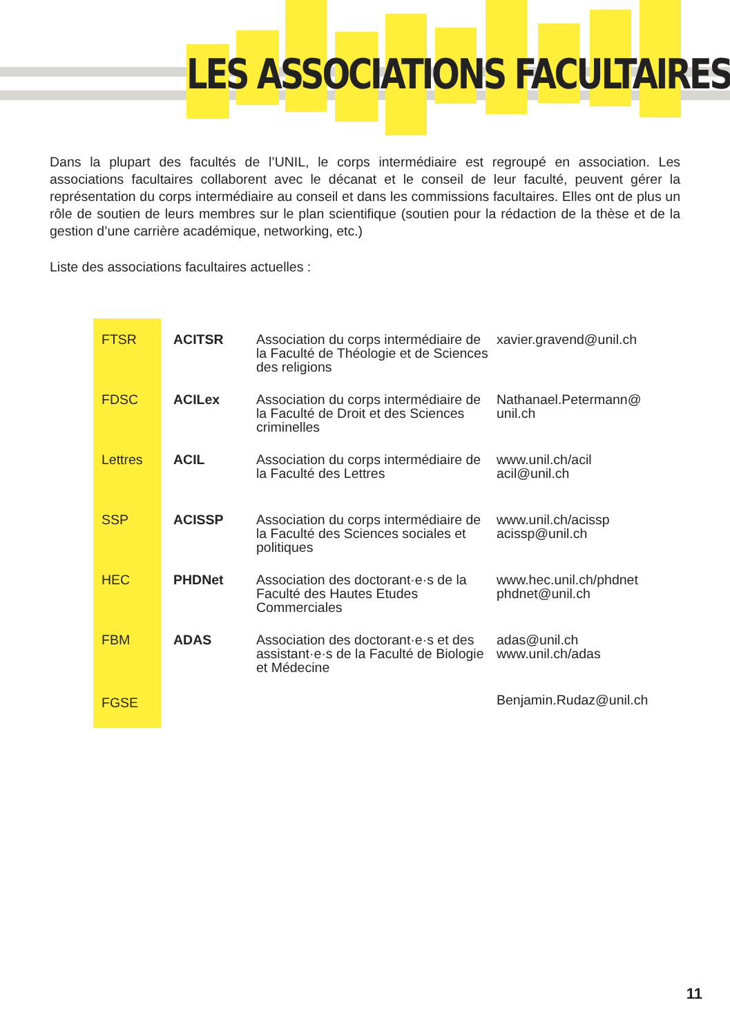LES ASSOCIATIONS FACULTAIRES
Dans la plupart des facultés de l’UNIL, le corps intermédiaire est regroupé en association. Les associations facultaires collaborent avec le décanat et le conseil de leur faculté, peuvent gérer la représentation du corps intermédiaire au conseil et dans les commissions facultaires. Elles ont de plus un rôle de soutien de leurs membres sur le plan scientifique (soutien pour la rédaction de la thèse et de la gestion d’une carrière académique, networking, etc.)
Liste des associations facultaires actuelles :
| FTSR | ACITSR | Association du corps intermédiaire de la Faculté de Théologie et de Sciences des religions | xavier.gravend@unil.ch |
| FDSC | ACILex | Association du corps intermédiaire de la Faculté de Droit et des Sciences criminelles | Nathanael.Petermann@ unil.ch |
| Lettres | ACIL | Association du corps intermédiaire de la Faculté des Lettres | www.unil.ch/acil acil@unil.ch |
| SSP | ACISSP | Association du corps intermédiaire de la Faculté des Sciences sociales et politiques | www.unil.ch/acissp acissp@unil.ch |
| HEC | PHDNet | Association des doctorant·e·s de la Faculté des Hautes Etudes Commerciales | www.hec.unil.ch/phdnet phdnet@unil.ch |
| FBM | ADAS | Association des doctorant·e·s et des assistant·e·s de la Faculté de Biologie et Médecine | adas@unil.ch www.unil.ch/adas |
| FGSE | | | Benjamin.Rudaz@unil.ch |
11